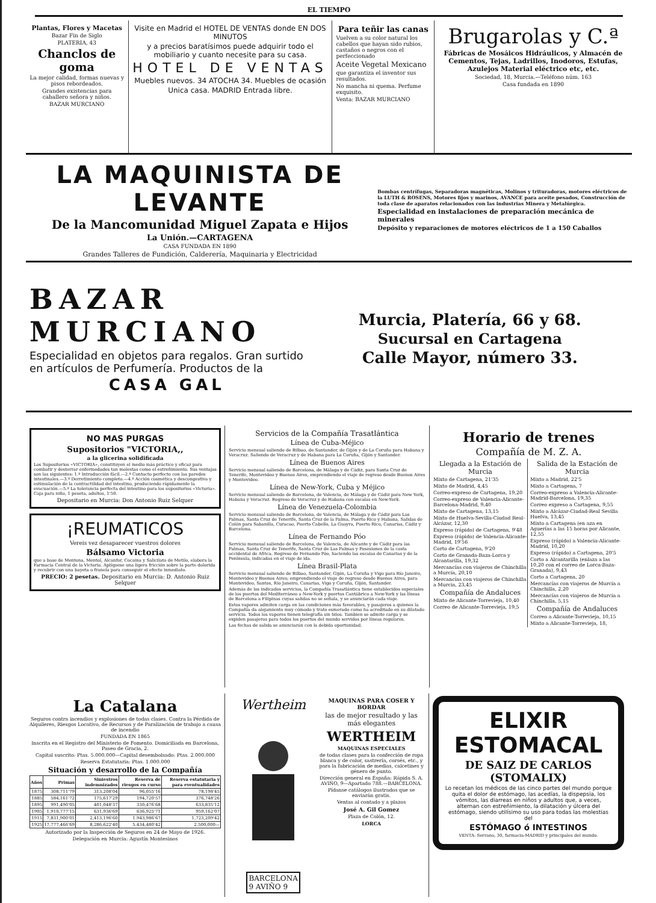EL TIEMPO
Plantas, Flores y Macetas
Bazar Fin de Siglo
PLATERIA, 43
Chanclos de goma
La mejor calidad, formas nuevas y pisos rebordeados.
Grandes existencias para caballero señora y niños.
BAZAR MURCIANO
Visite en Madrid el HOTEL DE VENTAS donde EN DOS MINUTOS
y a precios baratísimos puede adquirir todo el mobiliario y cuanto necesite para su casa.
HOTEL DE VENTAS
Muebles nuevos. 34 ATOCHA 34. Muebles de ocasión
Unica casa. MADRID Entrada libre.
Para teñir las canas
Vuelven a su color natural los cabellos que hayan sido rubios, castaños o negros con el perfeccionado
Aceite Vegetal Mexicano
que garantiza el inventor sus resultados.
No mancha ni quema. Perfume exquisito.
Venta: BAZAR MURCIANO
Brugarolas y C.ª
Fábricas de Mosáicos Hidráulicos, y Almacén de Cementos, Tejas, Ladrillos, Inodoros, Estufas, Azulejos Material eléctrico etc, etc.
Sociedad, 18, Murcia.—Teléfono núm. 163
Casa fundada en 1890
LA MAQUINISTA DE LEVANTE
De la Mancomunidad Miguel Zapata e Hijos
La Unión.—CARTAGENA
CASA FUNDADA EN 1890
Grandes Talleres de Fundición, Calderería, Maquinaria y Electricidad
Bombas centrífugas, Separadoras magnéticas, Molinos y trituradoras, motores eléctricos de la LUTH & ROSENS, Motores fijos y marinos, AVANCE para aceite pesados, Construcción de toda clase de aparatos relacionados con las industrias Minera y Metalúrgica.
Especialidad en instalaciones de preparación mecánica de minerales
Depósito y reparaciones de motores eléctricos de 1 a 150 Caballos
BAZAR MURCIANO
Especialidad en objetos para regalos. Gran surtido en artículos de Perfumería. Productos de la
CASA GAL
Murcia, Platería, 66 y 68.
Sucursal en Cartagena
Calle Mayor, número 33.
NO MAS PURGAS
Supositorios "VICTORIA,,
a la glicerina solidificada
Los Supositorios «VICTORIA», constituyen el medio más práctico y eficaz para combatir y desterrar enfermedades tan molestas como el estreñimiento. Sus ventajas son las siguientes: 1.º Introducción fácil.—2.º Contacto perfecto con las paredes intestinales.—3.º Derretimiento completo.—4.º Acción cosmética y descongestiva y estimulación de la contractilidad del intestino, produciendo rápidamente la evacuación.—5.º La tolerancia perfecta del intestino para los supositorios «Victoria». Caja para niño, 1 peseta, adultos, 1'50.
Depositario en Murcia: Don Antonio Ruiz Selquer
¡REUMATICOS
Vereis vez desaparecer vuestros dolores
Bálsamo Victoria
que a base de Mentona, Mentol, Alcanfor, Cocaina y Salicilato de Metilo, elabora la Farmacia Central de la Victoria. Aplíquese una ligera fricción sobre la parte dolorida y recubrir con una bayeta o franela para conseguir el efecto inmediato.
PRECIO: 2 pesetas. Depositario en Murcia: D. Antonio Ruiz Selquer
Servicios de la Compañía Trasatlántica
Línea de Cuba-Méjico
Servicio mensual saliendo de Bilbao, de Santander, de Gijón y de La Coruña para Habana y Veracruz. Saliendo de Veracruz y de Habana para La Coruña, Gijón y Santander.
Línea de Buenos Aires
Servicio mensual saliendo de Barcelona, de Málaga y de Cádiz, para Santa Cruz de Tenerife, Montevideo y Buenos Aires, emprendiendo el viaje de regreso desde Buenos Aires y Montevideo.
Línea de New-York, Cuba y Méjico
Servicio mensual saliendo de Barcelona, de Valencia, de Málaga y de Cádiz para New York, Habana y Veracruz. Regreso de Veracruz y de Habana con escalas en New-York.
Línea de Venezuela-Colombia
Servicio mensual saliendo de Barcelona, de Valencia, de Málaga y de Cádiz para Las Palmas, Santa Cruz de Tenerife, Santa Cruz de la Palma, Puerto Rico y Habana, Salidas de Colón para Sabanilla, Curacao, Puerto Cabello, La Guayra, Puerto Rico, Canarias, Cádiz y Barcelona.
Línea de Fernando Póo
Servicio mensual saliendo de Barcelona, de Valencia, de Alicante y de Cádiz para las Palmas, Santa Cruz de Tenerife, Santa Cruz de Las Palmas y Posesiones de la costa occidental de Africa. Regreso de Fernando Póo, haciendo las escalas de Canarias y de la Península, indicadas en el viaje de ida.
Línea Brasil-Plata
Servicio mensual saliendo de Bilbao, Santander, Gijón, La Coruña y Vigo para Río Janeiro, Montevideo y Buenos Aires; emprendiendo el viaje de regreso desde Buenos Aires, para Montevideo, Santos, Río Janeiro, Canarias, Vigo y Coruña, Gijón, Santander.
Además de los indicados servicios, la Compañía Trasatlántica tiene establecidos especiales de los puertos del Mediterráneo a New-York y puertos Cantábrico a New-York y las líneas de Barcelona a Filipinas cuyas salidas no se señala, y se anunciarán cada viaje.
Estos vapores admiten carga en las condiciones más favorables, y pasajeros a quienes la Compañía da alojamiento muy cómodo y trato esmerado como ha acreditado en su dilatado servicio. Todos los vapores tienen telegrafía sin hilos. Tambien se admite carga y se expiden pasajeros para todos los puertos del mundo servidos por líneas regulares.
Las fechas de salida se anunciarán con la debida oportunidad.
Horario de trenes
Compañía de M. Z. A.
Llegada a la Estación de Murcia
Mixto de Cartagena, 21'35
Mixto de Madrid, 4,45
Correo-expreso de Cartagena, 19,20
Correo-expreso de Valencia-Alicante-Barcelona-Madrid, 9,40
Mixto de Cartagena, 13,15
Mixto de Huelva-Sevilla-Ciudad Real-Alcázar, 12,30
Expreso (rápido) de Cartagena, 9'48
Expreso (rápido) de Valencia-Alicante-Madrid, 19'56
Corto de Cartagena, 9'20
Corto de Granada-Baza-Lorca y Alcantarilla, 19,32
Mercancías con viajeros de Chinchilla a Murcia, 20,10
Mercancías con viajeros de Chinchilla a Murcia, 23,45
Compañía de Andaluces
Mixto de Alicante-Torrevieja, 10,40
Correo de Alicante-Torrevieja, 19,5
Salida de la Estación de Murcia
Mixto a Madrid, 22'5
Mixto a Cartagena, 7
Correo-expreso a Valencia-Alicante-Madrid-Barcelona, 19,35
Correo expreso a Cartagena, 9,55
Mixto a Alcázar-Ciudad-Real Sevilla Huelva, 13,45
Mixto a Cartagena (en aza en Aguerías a las 15 horas por Alicante, 12,55
Expreso (rápido) a Valencia-Alicante-Madrid, 10,20
Expreso (rápido) a Cartagena, 20'5
Corto a Alcantarilla (enlaza a las 10,20 con el correo de Lorca-Baza-Granada), 9,43
Corto a Cartagena, 20
Mercancías con viajeros de Murcia a Chinchilla, 2,20
Mercancías con viajeros de Murcia a Chinchilla, 5,15
Compañía de Andaluces
Correo a Alicante-Torrevieja, 10,15
Mixto a Alicante-Torrevieja, 18,
La Catalana
Seguros contra incendios y explosiones de todas clases. Contra la Pérdida de Alquileres, Riesgos Locativo, de Recursos y de Paralización de trabajo a causa de incendio
FUNDADA EN 1865
Inscrita en el Registro del Ministerio de Fomento. Domiciliada en Barcelona, Paseo de Gracia, 2.
Capital suscrito: Ptas. 5.000.000—Capital desembolsado: Ptas. 2.000.000
Reserva Estatutaria: Ptas. 1.000.000
Situación y desarrollo de la Compañía
| Años | Primas | Siniestros indemnizados | Reserva de riesgos en curso | Reserva estatutaria y para eventualidades |
| --- | --- | --- | --- | --- |
| 1875 | 308,711'79 | 313,208'04 | 96,055'16 | 78,198'45 |
| 1885 | 584,161'72 | 175,617'29 | 194,720'57 | 376,748'26 |
| 1895 | 991,490'05 | 401,048'37 | 330,476'68 | 633,835'12 |
| 1905 | 1,910,777'15 | 631,936'69 | 636,925'71 | 959,162'07 |
| 1915 | 7,831,900'01 | 2,413,196'60 | 1.943,986'67 | 1,723,209'42 |
| 1925 | 17,777,466'69 | 8,286,622'40 | 5.434,480'42 | 2.500,000— |
Autorizado por la Inspección de Seguros en 24 de Mayo de 1926.
Delegación en Murcia: Agustín Montesinos
Wertheim
BARCELONA
9 AVIÑO 9
MAQUINAS PARA COSER Y BORDAR
las de mejor resultado y las más elegantes
WERTHEIM
MAQUINAS ESPECIALES
de todas clases para la confección de ropa blanca y de color, sastrería, corsés, etc., y para la fabricación de medias, calcetines y género de punto.
Dirección general en España: Rápida S. A. AVIÑO, 9—Apartado 788.—BARCELONA.
Pídanse catálogos ilustrados que se enviarán gratis.
Ventas al contado y a plazos
José A. Gil Gomez
Plaza de Colón, 12.
LORCA
ELIXIR ESTOMACAL
DE SAIZ DE CARLOS (STOMALIX)
Lo recetan los médicos de las cinco partes del mundo porque quita el dolor de estómago, las acedías, la dispepsia, los vómitos, las diarreas en niños y adultos que, a veces, alternan con estreñimiento, la dilatación y úlcera del estómago, siendo utilísimo su uso para todas las molestias del
ESTÓMAGO ó INTESTINOS
VENTA: Serrano, 30, farmacia-MADRID y principales del mundo.